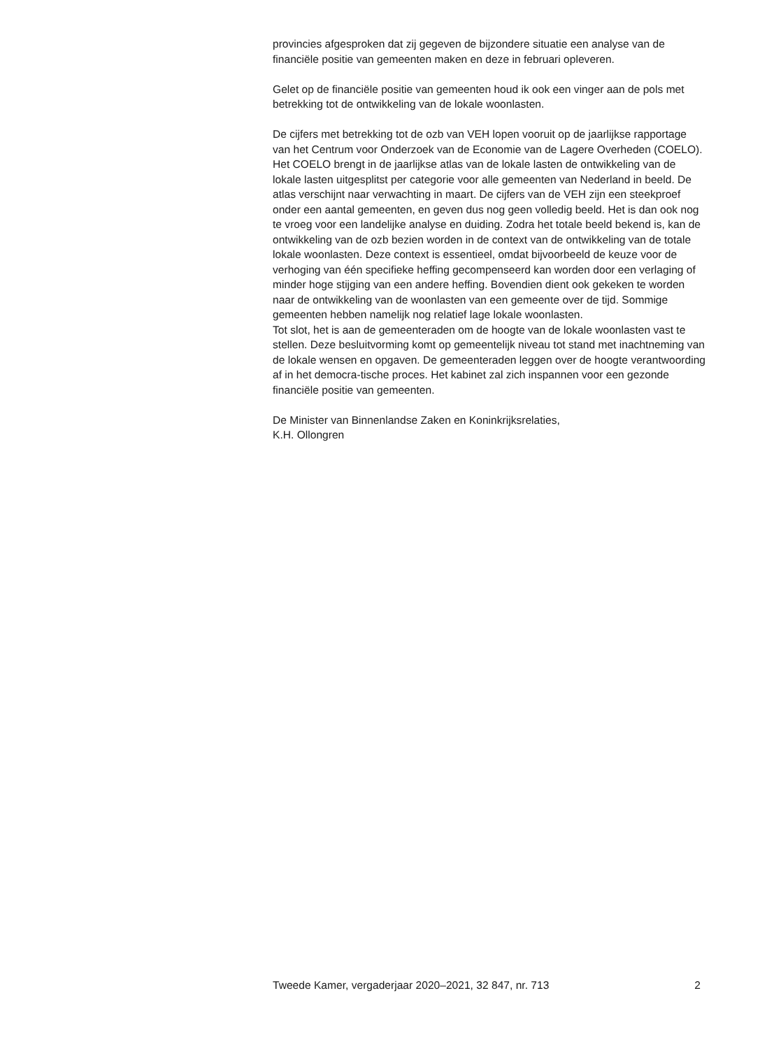provincies afgesproken dat zij gegeven de bijzondere situatie een analyse van de financiële positie van gemeenten maken en deze in februari opleveren.
Gelet op de financiële positie van gemeenten houd ik ook een vinger aan de pols met betrekking tot de ontwikkeling van de lokale woonlasten.
De cijfers met betrekking tot de ozb van VEH lopen vooruit op de jaarlijkse rapportage van het Centrum voor Onderzoek van de Economie van de Lagere Overheden (COELO). Het COELO brengt in de jaarlijkse atlas van de lokale lasten de ontwikkeling van de lokale lasten uitgesplitst per categorie voor alle gemeenten van Nederland in beeld. De atlas verschijnt naar verwachting in maart. De cijfers van de VEH zijn een steekproef onder een aantal gemeenten, en geven dus nog geen volledig beeld. Het is dan ook nog te vroeg voor een landelijke analyse en duiding. Zodra het totale beeld bekend is, kan de ontwikkeling van de ozb bezien worden in de context van de ontwikkeling van de totale lokale woonlasten. Deze context is essentieel, omdat bijvoorbeeld de keuze voor de verhoging van één specifieke heffing gecompenseerd kan worden door een verlaging of minder hoge stijging van een andere heffing. Bovendien dient ook gekeken te worden naar de ontwikkeling van de woonlasten van een gemeente over de tijd. Sommige gemeenten hebben namelijk nog relatief lage lokale woonlasten.
Tot slot, het is aan de gemeenteraden om de hoogte van de lokale woonlasten vast te stellen. Deze besluitvorming komt op gemeentelijk niveau tot stand met inachtneming van de lokale wensen en opgaven. De gemeenteraden leggen over de hoogte verantwoording af in het democra-tische proces. Het kabinet zal zich inspannen voor een gezonde financiële positie van gemeenten.
De Minister van Binnenlandse Zaken en Koninkrijksrelaties,
K.H. Ollongren
Tweede Kamer, vergaderjaar 2020–2021, 32 847, nr. 713 2